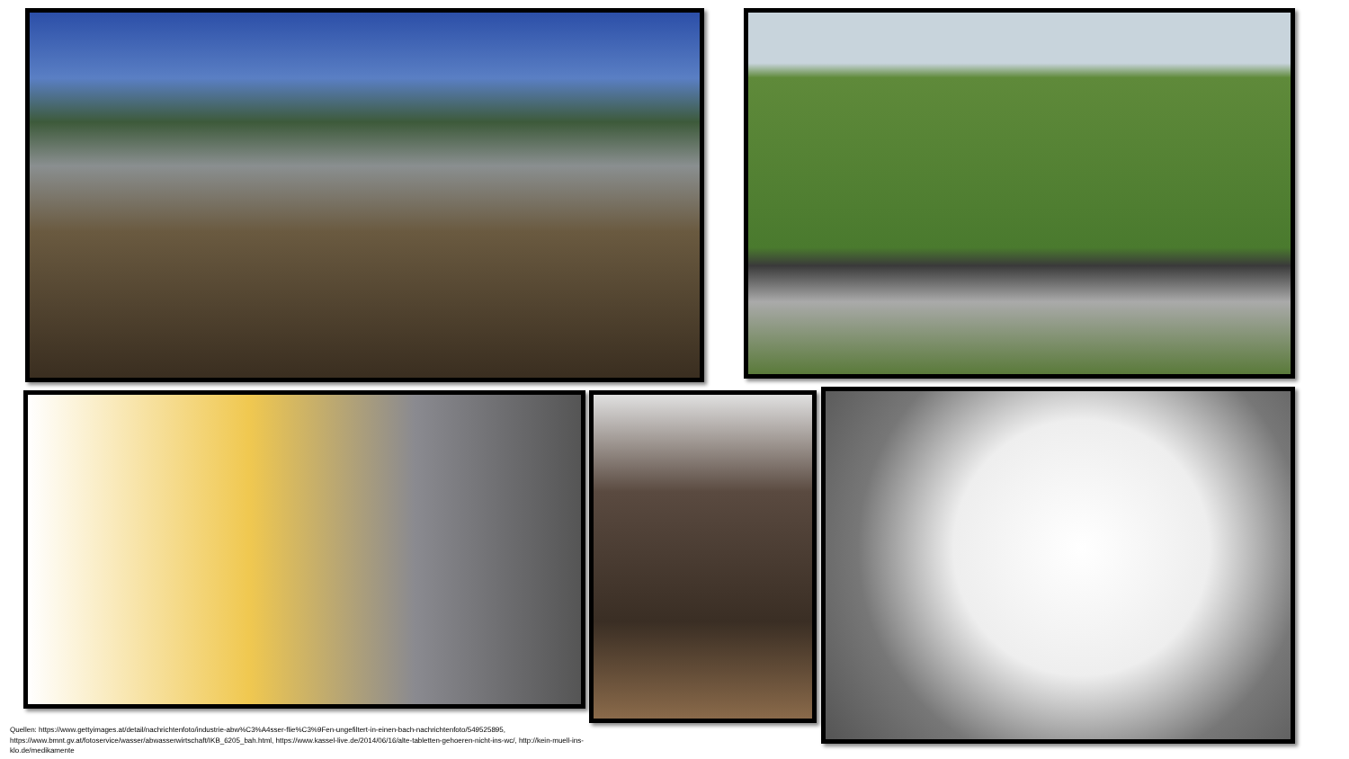Quellen: https://www.gettyimages.at/detail/nachrichtenfoto/industrie-abw%C3%A4sser-flie%C3%9Fen-ungefiltert-in-einen-bach-nachrichtenfoto/549525895, https://www.bmnt.gv.at/fotoservice/wasser/abwasserwirtschaft/IKB_6205_bah.html, https://www.kassel-live.de/2014/06/16/alte-tabletten-gehoeren-nicht-ins-wc/, http://kein-muell-ins-klo.de/medikamente